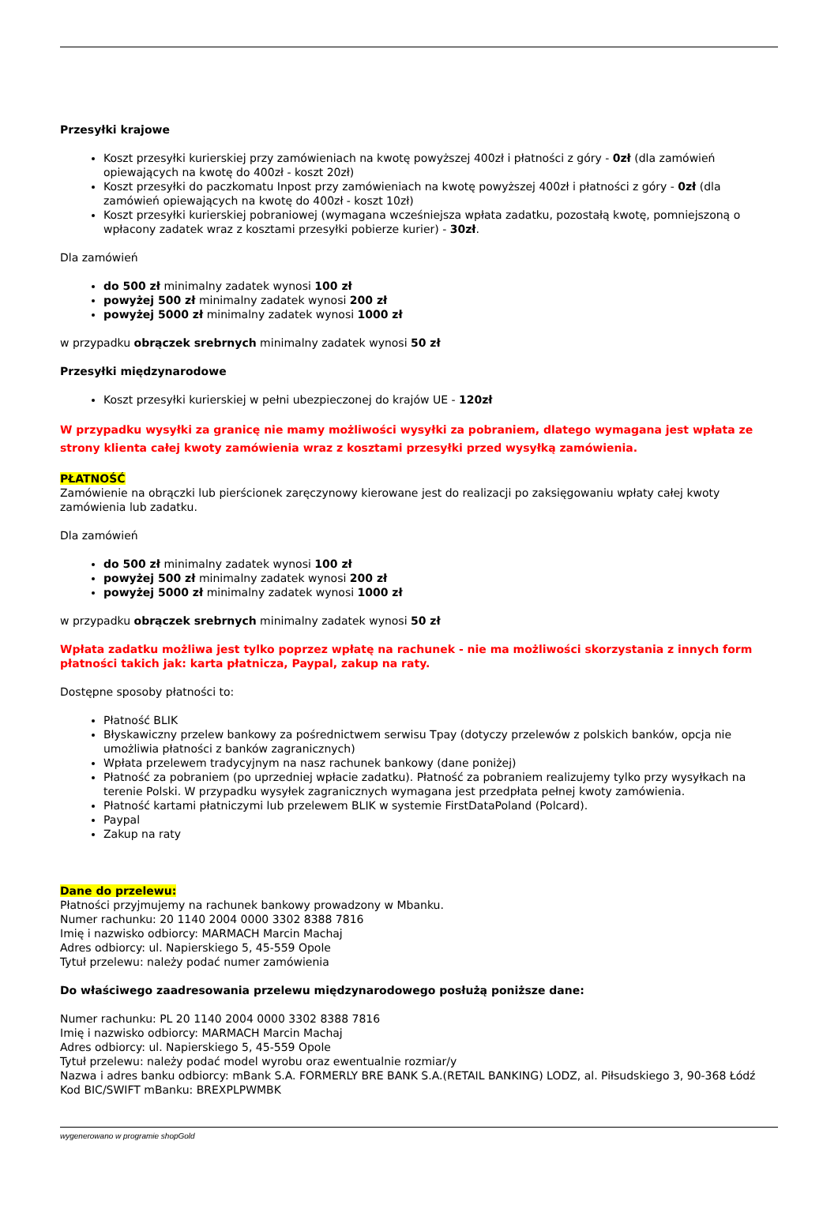Przesyłki krajowe
Koszt przesyłki kurierskiej przy zamówieniach na kwotę powyższej 400zł i płatności z góry - 0zł (dla zamówień opiewających na kwotę do 400zł - koszt 20zł)
Koszt przesyłki do paczkomatu Inpost przy zamówieniach na kwotę powyższej 400zł i płatności z góry - 0zł (dla zamówień opiewających na kwotę do 400zł - koszt 10zł)
Koszt przesyłki kurierskiej pobraniowej (wymagana wcześniejsza wpłata zadatku, pozostałą kwotę, pomniejszoną o wpłacony zadatek wraz z kosztami przesyłki pobierze kurier) - 30zł.
Dla zamówień
do 500 zł minimalny zadatek wynosi 100 zł
powyżej 500 zł minimalny zadatek wynosi 200 zł
powyżej 5000 zł minimalny zadatek wynosi 1000 zł
w przypadku obrączek srebrnych minimalny zadatek wynosi 50 zł
Przesyłki międzynarodowe
Koszt przesyłki kurierskiej w pełni ubezpieczonej do krajów UE - 120zł
W przypadku wysyłki za granicę nie mamy możliwości wysyłki za pobraniem, dlatego wymagana jest wpłata ze strony klienta całej kwoty zamówienia wraz z kosztami przesyłki przed wysyłką zamówienia.
PŁATNOŚĆ
Zamówienie na obrączki lub pierścionek zaręczynowy kierowane jest do realizacji po zaksięgowaniu wpłaty całej kwoty zamówienia lub zadatku.
Dla zamówień
do 500 zł minimalny zadatek wynosi 100 zł
powyżej 500 zł minimalny zadatek wynosi 200 zł
powyżej 5000 zł minimalny zadatek wynosi 1000 zł
w przypadku obrączek srebrnych minimalny zadatek wynosi 50 zł
Wpłata zadatku możliwa jest tylko poprzez wpłatę na rachunek - nie ma możliwości skorzystania z innych form płatności takich jak: karta płatnicza, Paypal, zakup na raty.
Dostępne sposoby płatności to:
Płatność BLIK
Błyskawiczny przelew bankowy za pośrednictwem serwisu Tpay (dotyczy przelewów z polskich banków, opcja nie umożliwia płatności z banków zagranicznych)
Wpłata przelewem tradycyjnym na nasz rachunek bankowy (dane poniżej)
Płatność za pobraniem (po uprzedniej wpłacie zadatku). Płatność za pobraniem realizujemy tylko przy wysyłkach na terenie Polski. W przypadku wysyłek zagranicznych wymagana jest przedpłata pełnej kwoty zamówienia.
Płatność kartami płatniczymi lub przelewem BLIK w systemie FirstDataPoland (Polcard).
Paypal
Zakup na raty
Dane do przelewu:
Płatności przyjmujemy na rachunek bankowy prowadzony w Mbanku.
Numer rachunku: 20 1140 2004 0000 3302 8388 7816
Imię i nazwisko odbiorcy: MARMACH Marcin Machaj
Adres odbiorcy: ul. Napierskiego 5, 45-559 Opole
Tytuł przelewu: należy podać numer zamówienia
Do właściwego zaadresowania przelewu międzynarodowego posłużą poniższe dane:
Numer rachunku: PL 20 1140 2004 0000 3302 8388 7816
Imię i nazwisko odbiorcy: MARMACH Marcin Machaj
Adres odbiorcy: ul. Napierskiego 5, 45-559 Opole
Tytuł przelewu: należy podać model wyrobu oraz ewentualnie rozmiar/y
Nazwa i adres banku odbiorcy: mBank S.A. FORMERLY BRE BANK S.A.(RETAIL BANKING) LODZ, al. Piłsudskiego 3, 90-368 Łódź
Kod BIC/SWIFT mBanku: BREXPLPWMBK
wygenerowano w programie shopGold